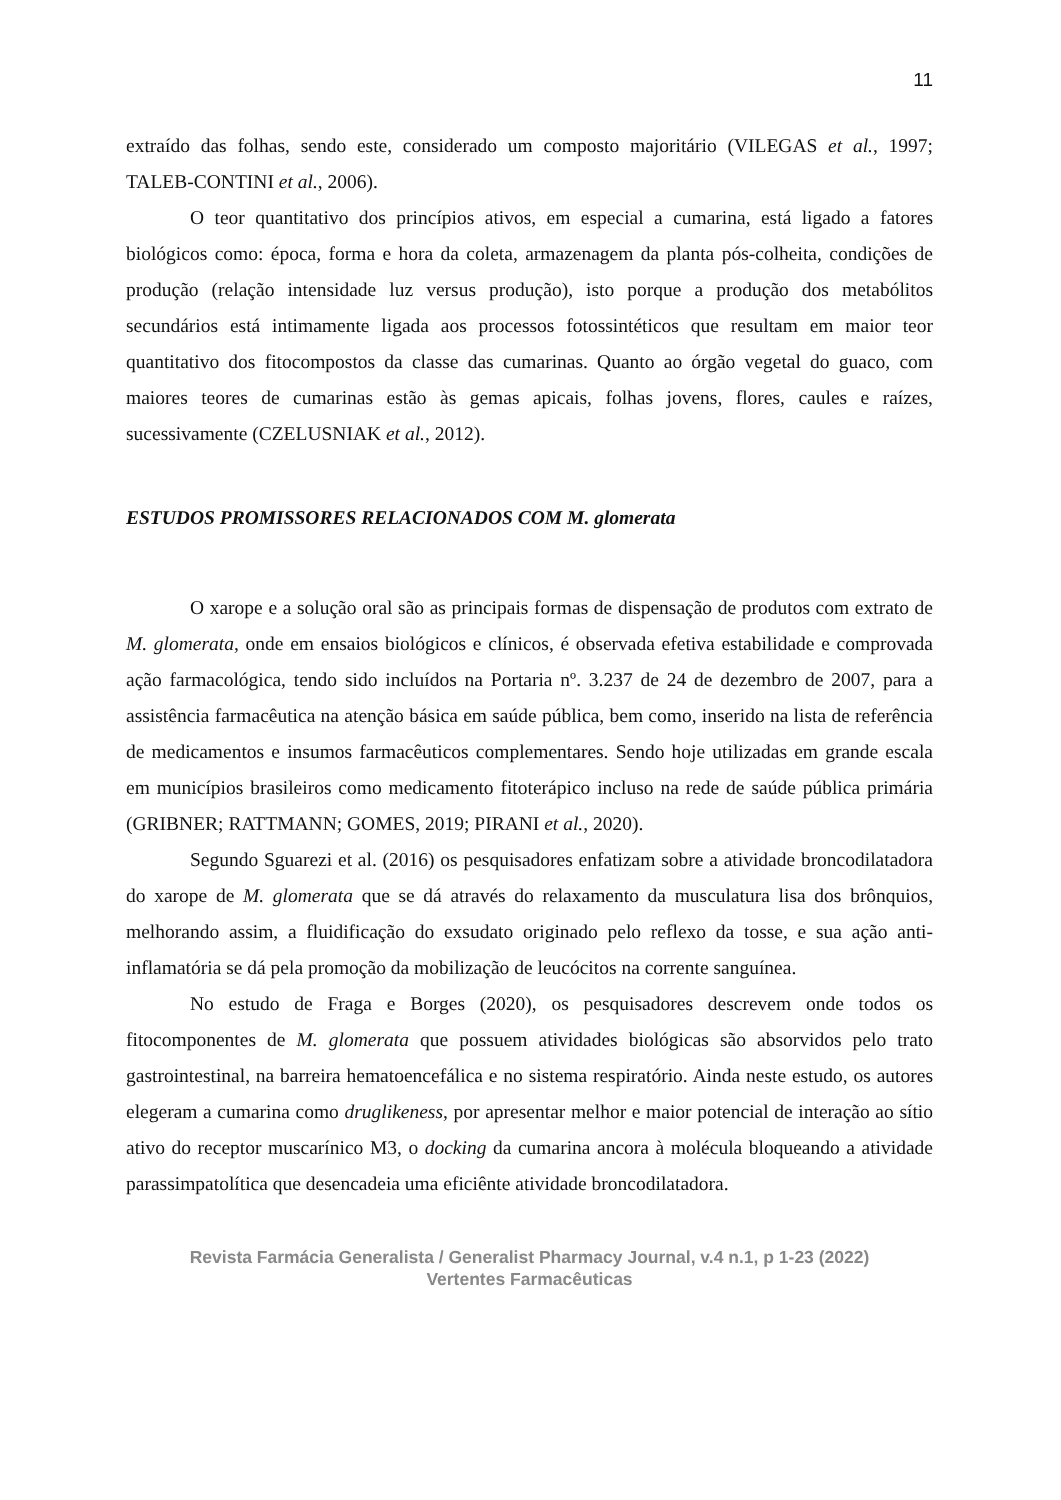11
extraído das folhas, sendo este, considerado um composto majoritário (VILEGAS et al., 1997; TALEB-CONTINI et al., 2006).
O teor quantitativo dos princípios ativos, em especial a cumarina, está ligado a fatores biológicos como: época, forma e hora da coleta, armazenagem da planta pós-colheita, condições de produção (relação intensidade luz versus produção), isto porque a produção dos metabólitos secundários está intimamente ligada aos processos fotossintéticos que resultam em maior teor quantitativo dos fitocompostos da classe das cumarinas. Quanto ao órgão vegetal do guaco, com maiores teores de cumarinas estão às gemas apicais, folhas jovens, flores, caules e raízes, sucessivamente (CZELUSNIAK et al., 2012).
ESTUDOS PROMISSORES RELACIONADOS COM M. glomerata
O xarope e a solução oral são as principais formas de dispensação de produtos com extrato de M. glomerata, onde em ensaios biológicos e clínicos, é observada efetiva estabilidade e comprovada ação farmacológica, tendo sido incluídos na Portaria nº. 3.237 de 24 de dezembro de 2007, para a assistência farmacêutica na atenção básica em saúde pública, bem como, inserido na lista de referência de medicamentos e insumos farmacêuticos complementares. Sendo hoje utilizadas em grande escala em municípios brasileiros como medicamento fitoterápico incluso na rede de saúde pública primária (GRIBNER; RATTMANN; GOMES, 2019; PIRANI et al., 2020).
Segundo Sguarezi et al. (2016) os pesquisadores enfatizam sobre a atividade broncodilatadora do xarope de M. glomerata que se dá através do relaxamento da musculatura lisa dos brônquios, melhorando assim, a fluidificação do exsudato originado pelo reflexo da tosse, e sua ação anti-inflamatória se dá pela promoção da mobilização de leucócitos na corrente sanguínea.
No estudo de Fraga e Borges (2020), os pesquisadores descrevem onde todos os fitocomponentes de M. glomerata que possuem atividades biológicas são absorvidos pelo trato gastrointestinal, na barreira hematoencefálica e no sistema respiratório. Ainda neste estudo, os autores elegeram a cumarina como druglikeness, por apresentar melhor e maior potencial de interação ao sítio ativo do receptor muscarínico M3, o docking da cumarina ancora à molécula bloqueando a atividade parassimpatolítica que desencadeia uma eficiênte atividade broncodilatadora.
Revista Farmácia Generalista / Generalist Pharmacy Journal, v.4 n.1, p 1-23 (2022)
Vertentes Farmacêuticas